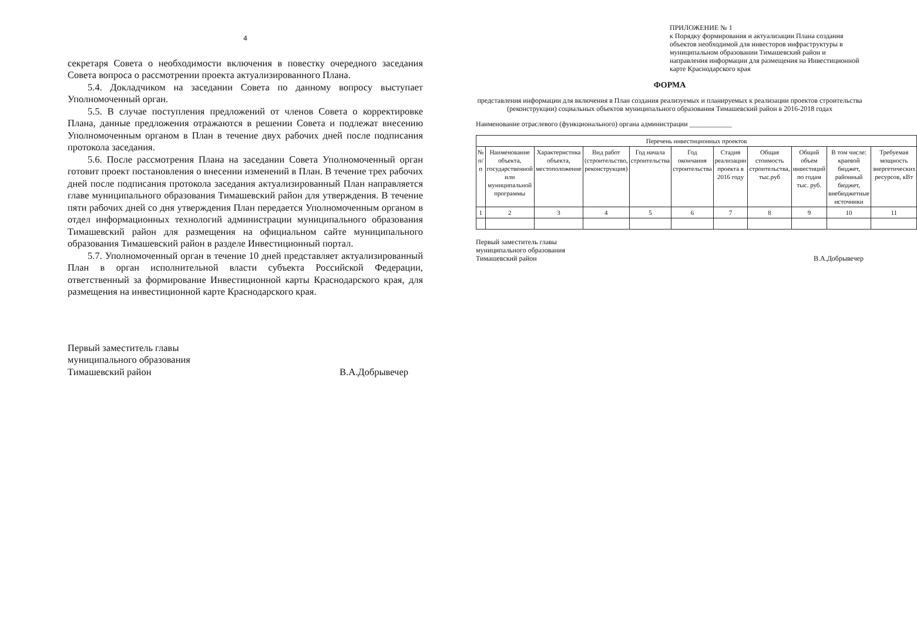4
секретаря Совета о необходимости включения в повестку очередного заседания Совета вопроса о рассмотрении проекта актуализированного Плана.
5.4. Докладчиком на заседании Совета по данному вопросу выступает Уполномоченный орган.
5.5. В случае поступления предложений от членов Совета о корректировке Плана, данные предложения отражаются в решении Совета и подлежат внесению Уполномоченным органом в План в течение двух рабочих дней после подписания протокола заседания.
5.6. После рассмотрения Плана на заседании Совета Уполномоченный орган готовит проект постановления о внесении изменений в План. В течение трех рабочих дней после подписания протокола заседания актуализированный План направляется главе муниципального образования Тимашевский район для утверждения. В течение пяти рабочих дней со дня утверждения План передается Уполномоченным органом в отдел информационных технологий администрации муниципального образования Тимашевский район для размещения на официальном сайте муниципального образования Тимашевский район в разделе Инвестиционный портал.
5.7. Уполномоченный орган в течение 10 дней представляет актуализированный План в орган исполнительной власти субъекта Российской Федерации, ответственный за формирование Инвестиционной карты Краснодарского края, для размещения на инвестиционной карте Краснодарского края.
Первый заместитель главы
муниципального образования
Тимашевский район
В.А.Добрывечер
ПРИЛОЖЕНИЕ № 1
к Порядку формирования и актуализации Плана создания объектов необходимой для инвесторов инфраструктуры в муниципальном образовании Тимашевский район и направления информации для размещения на Инвестиционной карте Краснодарского края
ФОРМА
представления информации для включения в План создания реализуемых и планируемых к реализации проектов строительства (реконструкции) социальных объектов муниципального образования Тимашевский район в 2016-2018 годах
Наименование отраслевого (функционального) органа администрации ____________
| Перечень инвестиционных проектов | | | | | | | | | | |
| --- | --- | --- | --- | --- | --- | --- | --- | --- | --- | --- |
| № п/п | Наименование объекта, государственной или муниципальной программы | Характеристика объекта, местоположение | Вид работ (строительство, реконструкция) | Год начала строительства | Год окончания строительства | Стадия реализации проекта в 2016 году | Общая стоимость строительства, тыс.руб | Общий объем инвестиций по годам тыс. руб. | В том числе: краевой бюджет, районный бюджет, внебюджетные источники | Требуемая мощность энергетических ресурсов, кВт |
| 1 | 2 | 3 | 4 | 5 | 6 | 7 | 8 | 9 | 10 | 11 |
Первый заместитель главы
муниципального образования
Тимашевский район
В.А.Добрывечер